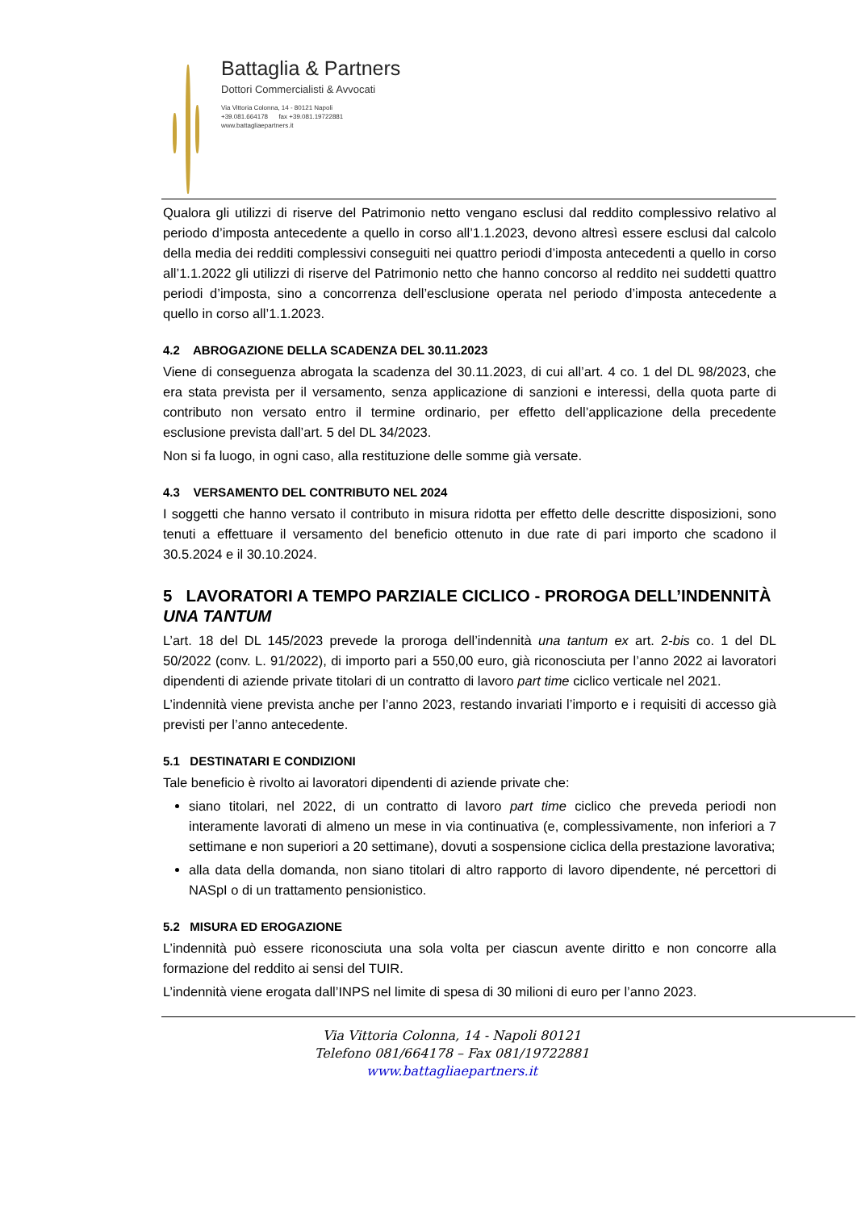Battaglia & Partners
Dottori Commercialisti & Avvocati
Via Vittoria Colonna, 14 - 80121 Napoli
+39.081.664178 fax +39.081.19722881
www.battagliaepartners.it
Qualora gli utilizzi di riserve del Patrimonio netto vengano esclusi dal reddito complessivo relativo al periodo d’imposta antecedente a quello in corso all’1.1.2023, devono altresì essere esclusi dal calcolo della media dei redditi complessivi conseguiti nei quattro periodi d’imposta antecedenti a quello in corso all’1.1.2022 gli utilizzi di riserve del Patrimonio netto che hanno concorso al reddito nei suddetti quattro periodi d’imposta, sino a concorrenza dell’esclusione operata nel periodo d’imposta antecedente a quello in corso all’1.1.2023.
4.2 ABROGAZIONE DELLA SCADENZA DEL 30.11.2023
Viene di conseguenza abrogata la scadenza del 30.11.2023, di cui all’art. 4 co. 1 del DL 98/2023, che era stata prevista per il versamento, senza applicazione di sanzioni e interessi, della quota parte di contributo non versato entro il termine ordinario, per effetto dell’applicazione della precedente esclusione prevista dall’art. 5 del DL 34/2023.
Non si fa luogo, in ogni caso, alla restituzione delle somme già versate.
4.3 VERSAMENTO DEL CONTRIBUTO NEL 2024
I soggetti che hanno versato il contributo in misura ridotta per effetto delle descritte disposizioni, sono tenuti a effettuare il versamento del beneficio ottenuto in due rate di pari importo che scadono il 30.5.2024 e il 30.10.2024.
5 LAVORATORI A TEMPO PARZIALE CICLICO - PROROGA DELL’INDENNITÀ UNA TANTUM
L’art. 18 del DL 145/2023 prevede la proroga dell’indennità una tantum ex art. 2-bis co. 1 del DL 50/2022 (conv. L. 91/2022), di importo pari a 550,00 euro, già riconosciuta per l’anno 2022 ai lavoratori dipendenti di aziende private titolari di un contratto di lavoro part time ciclico verticale nel 2021.
L’indennità viene prevista anche per l’anno 2023, restando invariati l’importo e i requisiti di accesso già previsti per l’anno antecedente.
5.1 DESTINATARI E CONDIZIONI
Tale beneficio è rivolto ai lavoratori dipendenti di aziende private che:
siano titolari, nel 2022, di un contratto di lavoro part time ciclico che preveda periodi non interamente lavorati di almeno un mese in via continuativa (e, complessivamente, non inferiori a 7 settimane e non superiori a 20 settimane), dovuti a sospensione ciclica della prestazione lavorativa;
alla data della domanda, non siano titolari di altro rapporto di lavoro dipendente, né percettori di NASpI o di un trattamento pensionistico.
5.2 MISURA ED EROGAZIONE
L’indennità può essere riconosciuta una sola volta per ciascun avente diritto e non concorre alla formazione del reddito ai sensi del TUIR.
L’indennità viene erogata dall’INPS nel limite di spesa di 30 milioni di euro per l’anno 2023.
Via Vittoria Colonna, 14 - Napoli 80121
Telefono 081/664178 – Fax 081/19722881
www.battagliaepartners.it